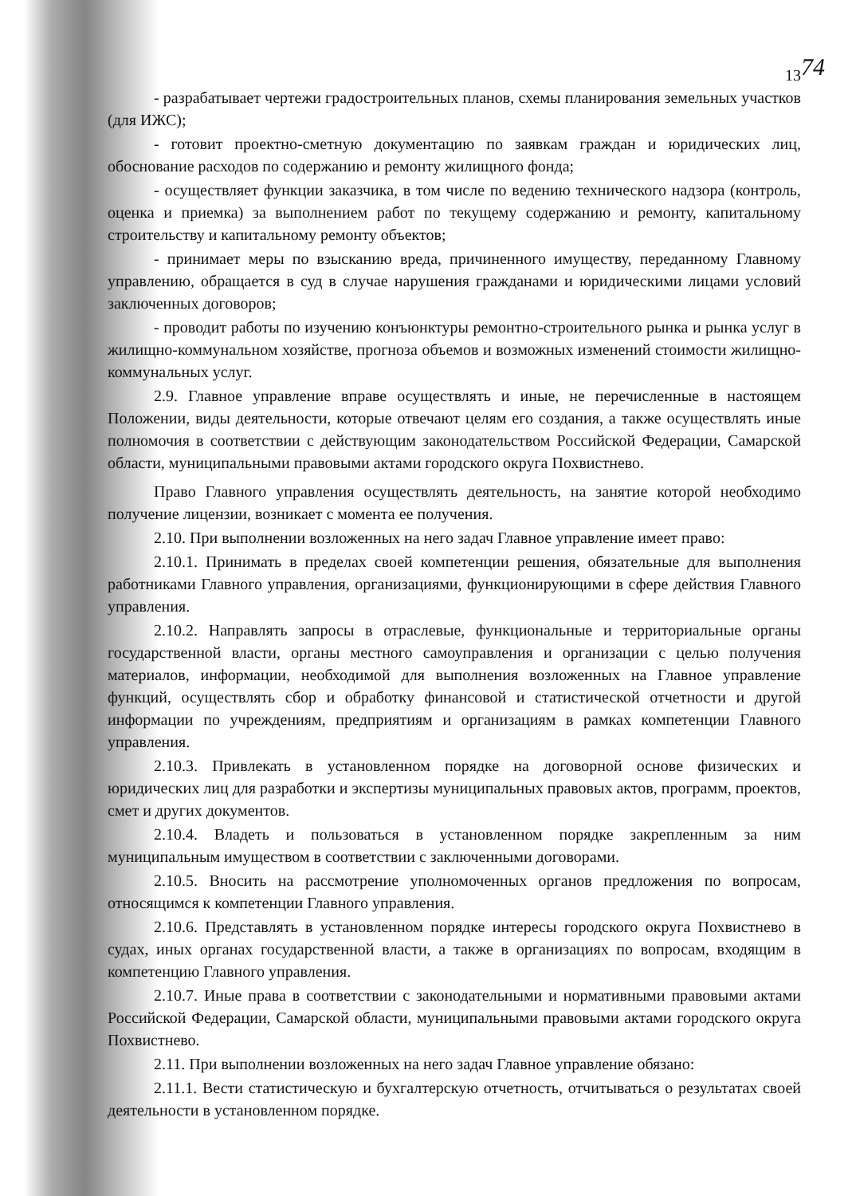74
13
- разрабатывает чертежи градостроительных планов, схемы планирования земельных участков (для ИЖС);
- готовит проектно-сметную документацию по заявкам граждан и юридических лиц, обоснование расходов по содержанию и ремонту жилищного фонда;
- осуществляет функции заказчика, в том числе по ведению технического надзора (контроль, оценка и приемка) за выполнением работ по текущему содержанию и ремонту, капитальному строительству и капитальному ремонту объектов;
- принимает меры по взысканию вреда, причиненного имуществу, переданному Главному управлению, обращается в суд в случае нарушения гражданами и юридическими лицами условий заключенных договоров;
- проводит работы по изучению конъюнктуры ремонтно-строительного рынка и рынка услуг в жилищно-коммунальном хозяйстве, прогноза объемов и возможных изменений стоимости жилищно-коммунальных услуг.
2.9. Главное управление вправе осуществлять и иные, не перечисленные в настоящем Положении, виды деятельности, которые отвечают целям его создания, а также осуществлять иные полномочия в соответствии с действующим законодательством Российской Федерации, Самарской области, муниципальными правовыми актами городского округа Похвистнево.
Право Главного управления осуществлять деятельность, на занятие которой необходимо получение лицензии, возникает с момента ее получения.
2.10. При выполнении возложенных на него задач Главное управление имеет право:
2.10.1. Принимать в пределах своей компетенции решения, обязательные для выполнения работниками Главного управления, организациями, функционирующими в сфере действия Главного управления.
2.10.2. Направлять запросы в отраслевые, функциональные и территориальные органы государственной власти, органы местного самоуправления и организации с целью получения материалов, информации, необходимой для выполнения возложенных на Главное управление функций, осуществлять сбор и обработку финансовой и статистической отчетности и другой информации по учреждениям, предприятиям и организациям в рамках компетенции Главного управления.
2.10.3. Привлекать в установленном порядке на договорной основе физических и юридических лиц для разработки и экспертизы муниципальных правовых актов, программ, проектов, смет и других документов.
2.10.4. Владеть и пользоваться в установленном порядке закрепленным за ним муниципальным имуществом в соответствии с заключенными договорами.
2.10.5. Вносить на рассмотрение уполномоченных органов предложения по вопросам, относящимся к компетенции Главного управления.
2.10.6. Представлять в установленном порядке интересы городского округа Похвистнево в судах, иных органах государственной власти, а также в организациях по вопросам, входящим в компетенцию Главного управления.
2.10.7. Иные права в соответствии с законодательными и нормативными правовыми актами Российской Федерации, Самарской области, муниципальными правовыми актами городского округа Похвистнево.
2.11. При выполнении возложенных на него задач Главное управление обязано:
2.11.1. Вести статистическую и бухгалтерскую отчетность, отчитываться о результатах своей деятельности в установленном порядке.